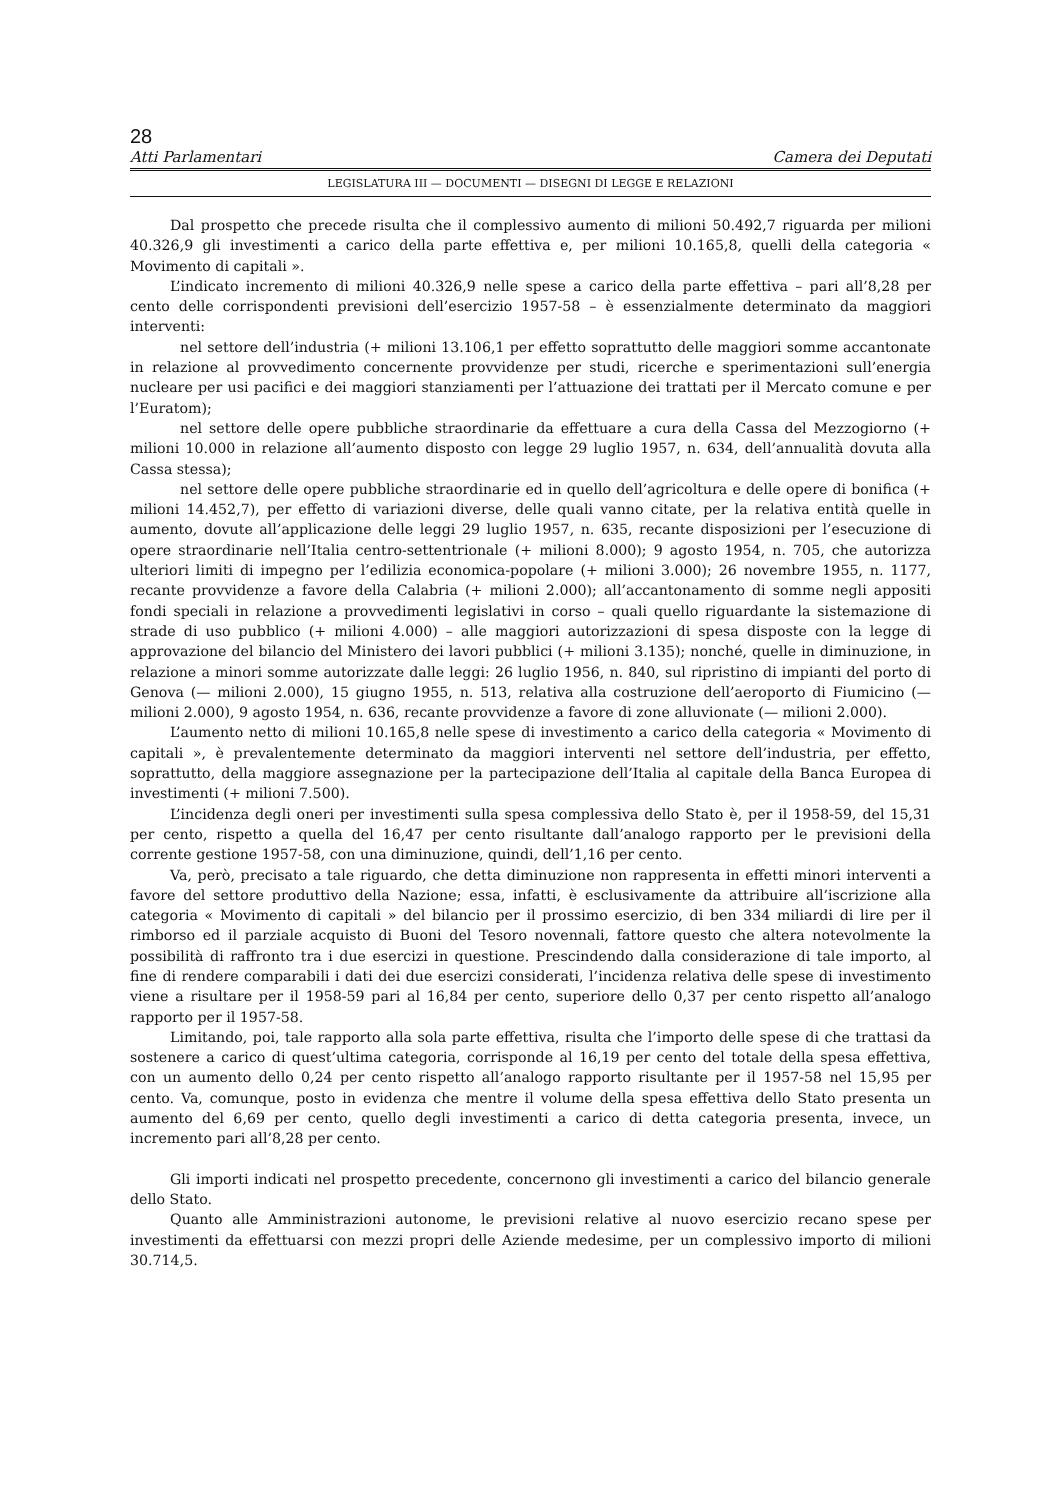28
Atti Parlamentari Camera dei Deputati
LEGISLATURA III — DOCUMENTI — DISEGNI DI LEGGE E RELAZIONI
Dal prospetto che precede risulta che il complessivo aumento di milioni 50.492,7 riguarda per milioni 40.326,9 gli investimenti a carico della parte effettiva e, per milioni 10.165,8, quelli della categoria « Movimento di capitali ».
L’indicato incremento di milioni 40.326,9 nelle spese a carico della parte effettiva – pari all’8,28 per cento delle corrispondenti previsioni dell’esercizio 1957-58 – è essenzialmente determinato da maggiori interventi:
nel settore dell’industria (+ milioni 13.106,1 per effetto soprattutto delle maggiori somme accantonate in relazione al provvedimento concernente provvidenze per studi, ricerche e sperimentazioni sull’energia nucleare per usi pacifici e dei maggiori stanziamenti per l’attuazione dei trattati per il Mercato comune e per l’Euratom);
nel settore delle opere pubbliche straordinarie da effettuare a cura della Cassa del Mezzogiorno (+ milioni 10.000 in relazione all’aumento disposto con legge 29 luglio 1957, n. 634, dell’annualità dovuta alla Cassa stessa);
nel settore delle opere pubbliche straordinarie ed in quello dell’agricoltura e delle opere di bonifica (+ milioni 14.452,7), per effetto di variazioni diverse, delle quali vanno citate, per la relativa entità quelle in aumento, dovute all’applicazione delle leggi 29 luglio 1957, n. 635, recante disposizioni per l’esecuzione di opere straordinarie nell’Italia centro-settentrionale (+ milioni 8.000); 9 agosto 1954, n. 705, che autorizza ulteriori limiti di impegno per l’edilizia economica-popolare (+ milioni 3.000); 26 novembre 1955, n. 1177, recante provvidenze a favore della Calabria (+ milioni 2.000); all’accantonamento di somme negli appositi fondi speciali in relazione a provvedimenti legislativi in corso – quali quello riguardante la sistemazione di strade di uso pubblico (+ milioni 4.000) – alle maggiori autorizzazioni di spesa disposte con la legge di approvazione del bilancio del Ministero dei lavori pubblici (+ milioni 3.135); nonché, quelle in diminuzione, in relazione a minori somme autorizzate dalle leggi: 26 luglio 1956, n. 840, sul ripristino di impianti del porto di Genova (— milioni 2.000), 15 giugno 1955, n. 513, relativa alla costruzione dell’aeroporto di Fiumicino (— milioni 2.000), 9 agosto 1954, n. 636, recante provvidenze a favore di zone alluvionate (— milioni 2.000).
L’aumento netto di milioni 10.165,8 nelle spese di investimento a carico della categoria « Movimento di capitali », è prevalentemente determinato da maggiori interventi nel settore dell’industria, per effetto, soprattutto, della maggiore assegnazione per la partecipazione dell’Italia al capitale della Banca Europea di investimenti (+ milioni 7.500).
L’incidenza degli oneri per investimenti sulla spesa complessiva dello Stato è, per il 1958-59, del 15,31 per cento, rispetto a quella del 16,47 per cento risultante dall’analogo rapporto per le previsioni della corrente gestione 1957-58, con una diminuzione, quindi, dell’1,16 per cento.
Va, però, precisato a tale riguardo, che detta diminuzione non rappresenta in effetti minori interventi a favore del settore produttivo della Nazione; essa, infatti, è esclusivamente da attribuire all’iscrizione alla categoria « Movimento di capitali » del bilancio per il prossimo esercizio, di ben 334 miliardi di lire per il rimborso ed il parziale acquisto di Buoni del Tesoro novennali, fattore questo che altera notevolmente la possibilità di raffronto tra i due esercizi in questione. Prescindendo dalla considerazione di tale importo, al fine di rendere comparabili i dati dei due esercizi considerati, l’incidenza relativa delle spese di investimento viene a risultare per il 1958-59 pari al 16,84 per cento, superiore dello 0,37 per cento rispetto all’analogo rapporto per il 1957-58.
Limitando, poi, tale rapporto alla sola parte effettiva, risulta che l’importo delle spese di che trattasi da sostenere a carico di quest’ultima categoria, corrisponde al 16,19 per cento del totale della spesa effettiva, con un aumento dello 0,24 per cento rispetto all’analogo rapporto risultante per il 1957-58 nel 15,95 per cento. Va, comunque, posto in evidenza che mentre il volume della spesa effettiva dello Stato presenta un aumento del 6,69 per cento, quello degli investimenti a carico di detta categoria presenta, invece, un incremento pari all’8,28 per cento.
Gli importi indicati nel prospetto precedente, concernono gli investimenti a carico del bilancio generale dello Stato.
Quanto alle Amministrazioni autonome, le previsioni relative al nuovo esercizio recano spese per investimenti da effettuarsi con mezzi propri delle Aziende medesime, per un complessivo importo di milioni 30.714,5.